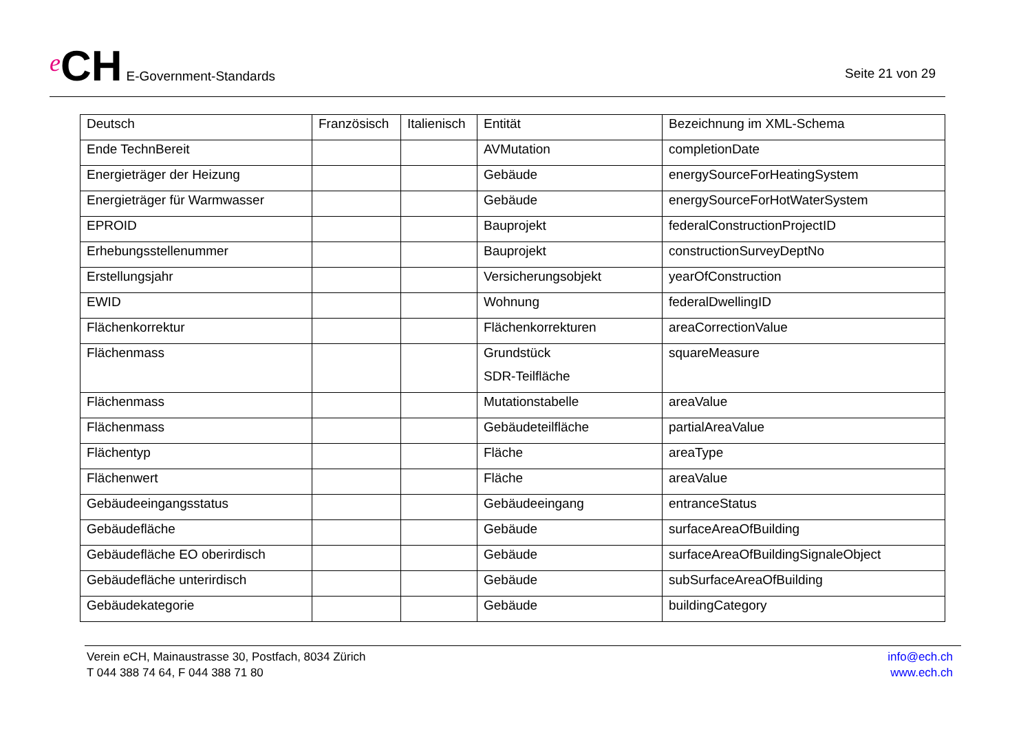e CH E-Government-Standards
Seite 21 von 29
| Deutsch | Französisch | Italienisch | Entität | Bezeichnung im XML-Schema |
| --- | --- | --- | --- | --- |
| Ende TechnBereit | | | AVMutation | completionDate |
| Energieträger der Heizung | | | Gebäude | energySourceForHeatingSystem |
| Energieträger für Warmwasser | | | Gebäude | energySourceForHotWaterSystem |
| EPROID | | | Bauprojekt | federalConstructionProjectID |
| Erhebungsstellenummer | | | Bauprojekt | constructionSurveyDeptNo |
| Erstellungsjahr | | | Versicherungsobjekt | yearOfConstruction |
| EWID | | | Wohnung | federalDwellingID |
| Flächenkorrektur | | | Flächenkorrekturen | areaCorrectionValue |
| Flächenmass | | | Grundstück SDR-Teilfläche | squareMeasure |
| Flächenmass | | | Mutationstabelle | areaValue |
| Flächenmass | | | Gebäudeteilfläche | partialAreaValue |
| Flächentyp | | | Fläche | areaType |
| Flächenwert | | | Fläche | areaValue |
| Gebäudeeingangsstatus | | | Gebäudeeingang | entranceStatus |
| Gebäudefläche | | | Gebäude | surfaceAreaOfBuilding |
| Gebäudefläche EO oberirdisch | | | Gebäude | surfaceAreaOfBuildingSignaleObject |
| Gebäudefläche unterirdisch | | | Gebäude | subSurfaceAreaOfBuilding |
| Gebäudekategorie | | | Gebäude | buildingCategory |
Verein eCH, Mainaustrasse 30, Postfach, 8034 Zürich
T 044 388 74 64, F 044 388 71 80
info@ech.ch
www.ech.ch